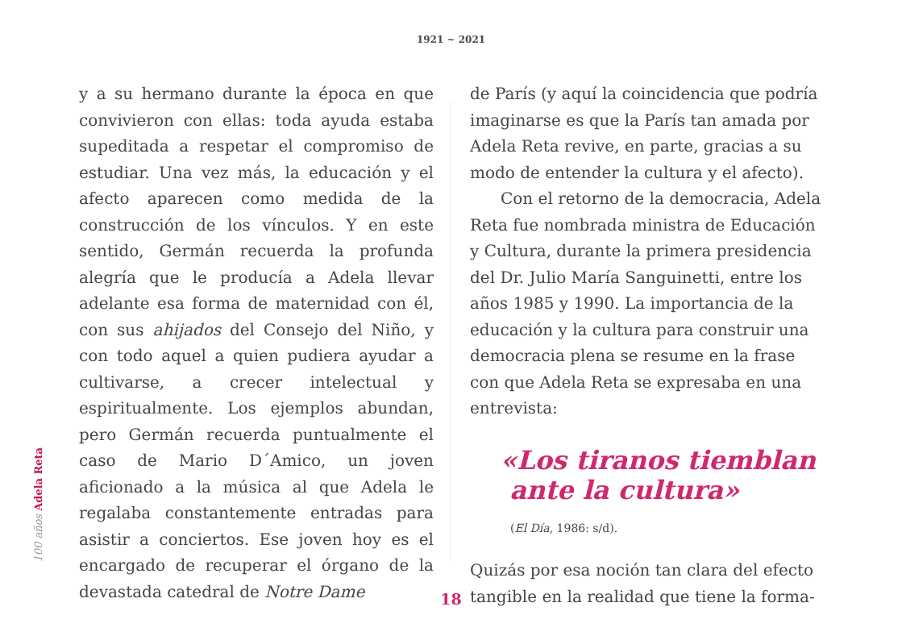1921 ~ 2021
100 años Adela Reta
y a su hermano durante la época en que convivieron con ellas: toda ayuda estaba supeditada a respetar el compromiso de estudiar. Una vez más, la educación y el afecto aparecen como medida de la construcción de los vínculos. Y en este sentido, Germán recuerda la profunda alegría que le producía a Adela llevar adelante esa forma de maternidad con él, con sus ahijados del Consejo del Niño, y con todo aquel a quien pudiera ayudar a cultivarse, a crecer intelectual y espiritualmente. Los ejemplos abundan, pero Germán recuerda puntualmente el caso de Mario D´Amico, un joven aficionado a la música al que Adela le regalaba constantemente entradas para asistir a conciertos. Ese joven hoy es el encargado de recuperar el órgano de la devastada catedral de Notre Dame
de París (y aquí la coincidencia que podría imaginarse es que la París tan amada por Adela Reta revive, en parte, gracias a su modo de entender la cultura y el afecto).
Con el retorno de la democracia, Adela Reta fue nombrada ministra de Educación y Cultura, durante la primera presidencia del Dr. Julio María Sanguinetti, entre los años 1985 y 1990. La importancia de la educación y la cultura para construir una democracia plena se resume en la frase con que Adela Reta se expresaba en una entrevista:
«Los tiranos tiemblan
ante la cultura»
(El Día, 1986: s/d).
Quizás por esa noción tan clara del efecto tangible en la realidad que tiene la forma-
18